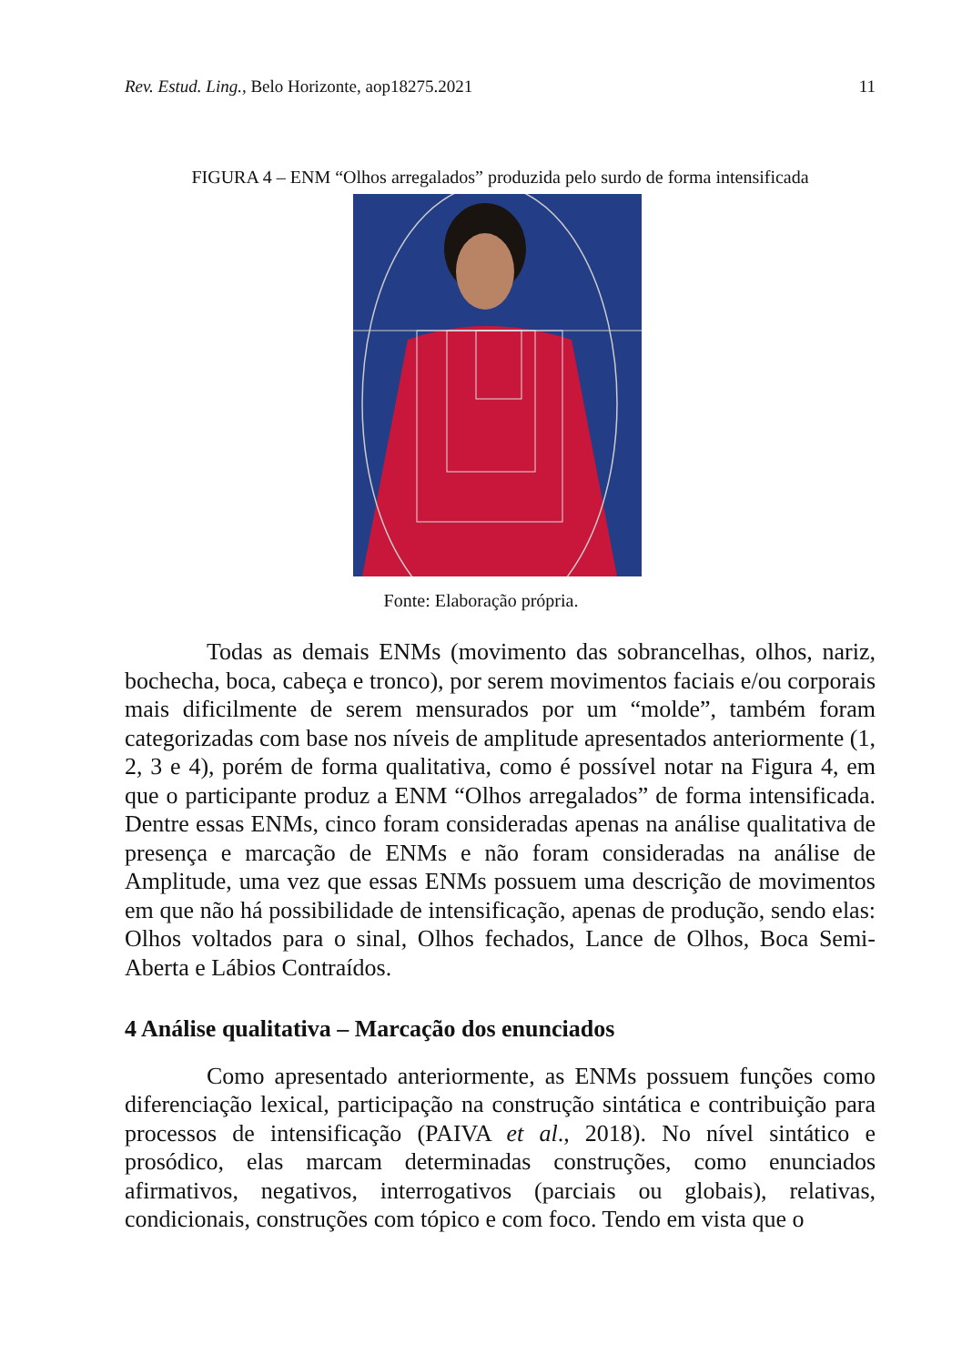Rev. Estud. Ling., Belo Horizonte, aop18275.2021 11
FIGURA 4 – ENM “Olhos arregalados” produzida pelo surdo de forma intensificada
Fonte: Elaboração própria.
Todas as demais ENMs (movimento das sobrancelhas, olhos, nariz, bochecha, boca, cabeça e tronco), por serem movimentos faciais e/ou corporais mais dificilmente de serem mensurados por um “molde”, também foram categorizadas com base nos níveis de amplitude apresentados anteriormente (1, 2, 3 e 4), porém de forma qualitativa, como é possível notar na Figura 4, em que o participante produz a ENM “Olhos arregalados” de forma intensificada. Dentre essas ENMs, cinco foram consideradas apenas na análise qualitativa de presença e marcação de ENMs e não foram consideradas na análise de Amplitude, uma vez que essas ENMs possuem uma descrição de movimentos em que não há possibilidade de intensificação, apenas de produção, sendo elas: Olhos voltados para o sinal, Olhos fechados, Lance de Olhos, Boca Semi-Aberta e Lábios Contraídos.
4 Análise qualitativa – Marcação dos enunciados
Como apresentado anteriormente, as ENMs possuem funções como diferenciação lexical, participação na construção sintática e contribuição para processos de intensificação (PAIVA et al., 2018). No nível sintático e prosódico, elas marcam determinadas construções, como enunciados afirmativos, negativos, interrogativos (parciais ou globais), relativas, condicionais, construções com tópico e com foco. Tendo em vista que o